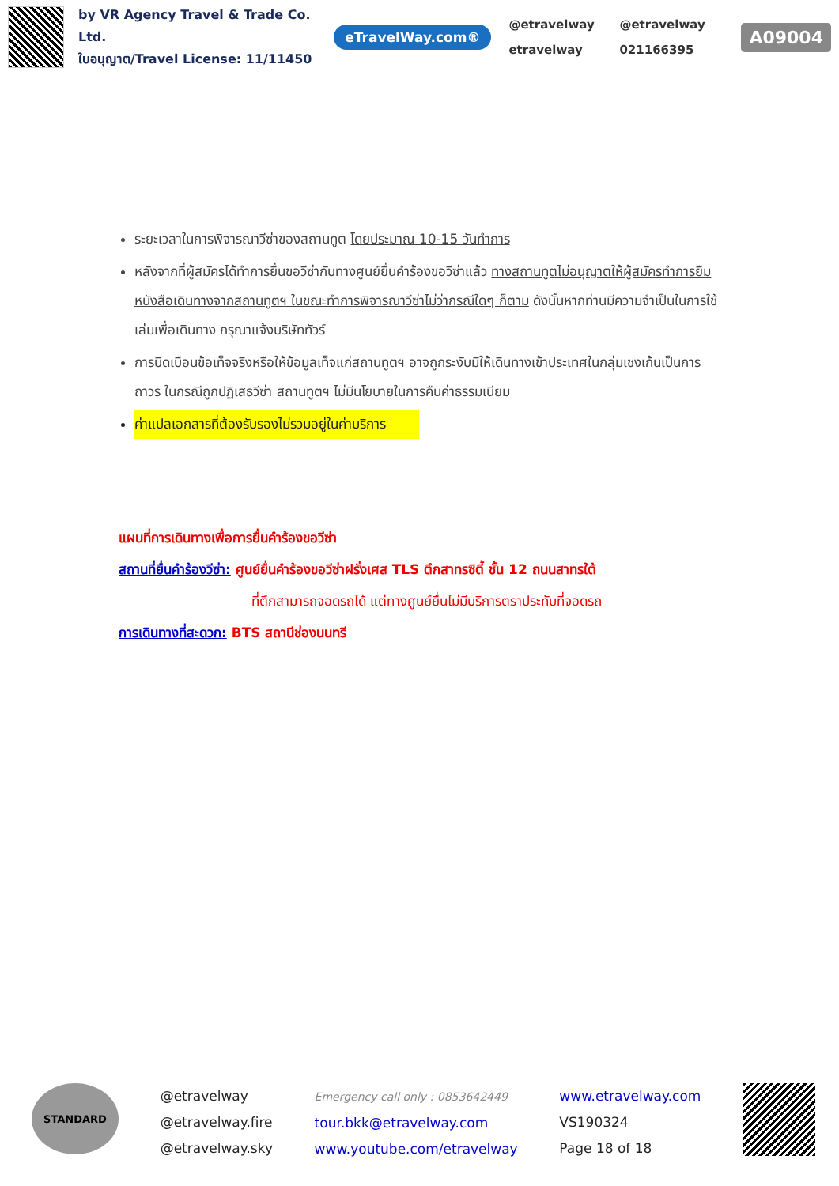by VR Agency Travel & Trade Co. Ltd.
ใบอนุญาต/Travel License: 11/11450
eTravelWay.com®
@etravelway @etravelway etravelway 021166395
A09004
ระยะเวลาในการพิจารณาวีซ่าของสถานทูต โดยประมาณ 10-15 วันทำการ
หลังจากที่ผู้สมัครได้ทำการยื่นขอวีซ่ากับทางศูนย์ยื่นคำร้องขอวีซ่าแล้ว ทางสถานทูตไม่อนุญาตให้ผู้สมัครทำการยืมหนังสือเดินทางจากสถานทูตฯ ในขณะทำการพิจารณาวีซ่าไม่ว่ากรณีใดๆ ก็ตาม ดังนั้นหากท่านมีความจำเป็นในการใช้เล่มเพื่อเดินทาง กรุณาแจ้งบริษัททัวร์
การบิดเบือนข้อเท็จจริงหรือให้ข้อมูลเท็จแก่สถานทูตฯ อาจถูกระงับมิให้เดินทางเข้าประเทศในกลุ่มเชงเก้นเป็นการถาวร ในกรณีถูกปฏิเสธวีซ่า สถานทูตฯ ไม่มีนโยบายในการคืนค่าธรรมเนียม
ค่าแปลเอกสารที่ต้องรับรองไม่รวมอยู่ในค่าบริการ
แผนที่การเดินทางเพื่อการยื่นคำร้องขอวีซ่า
สถานที่ยื่นคำร้องวีซ่า: ศูนย์ยื่นคำร้องขอวีซ่าฝรั่งเศส TLS ตึกสาทรซิตี้ ชั้น 12 ถนนสาทรใต้
ที่ตึกสามารถจอดรถได้ แต่ทางศูนย์ยื่นไม่มีบริการตราประทับที่จอดรถ
การเดินทางที่สะดวก: BTS สถานีช่องนนทรี
STANDARD
@etravelway
@etravelway.fire
@etravelway.sky
Emergency call only : 0853642449
tour.bkk@etravelway.com
www.youtube.com/etravelway
www.etravelway.com
VS190324
Page 18 of 18